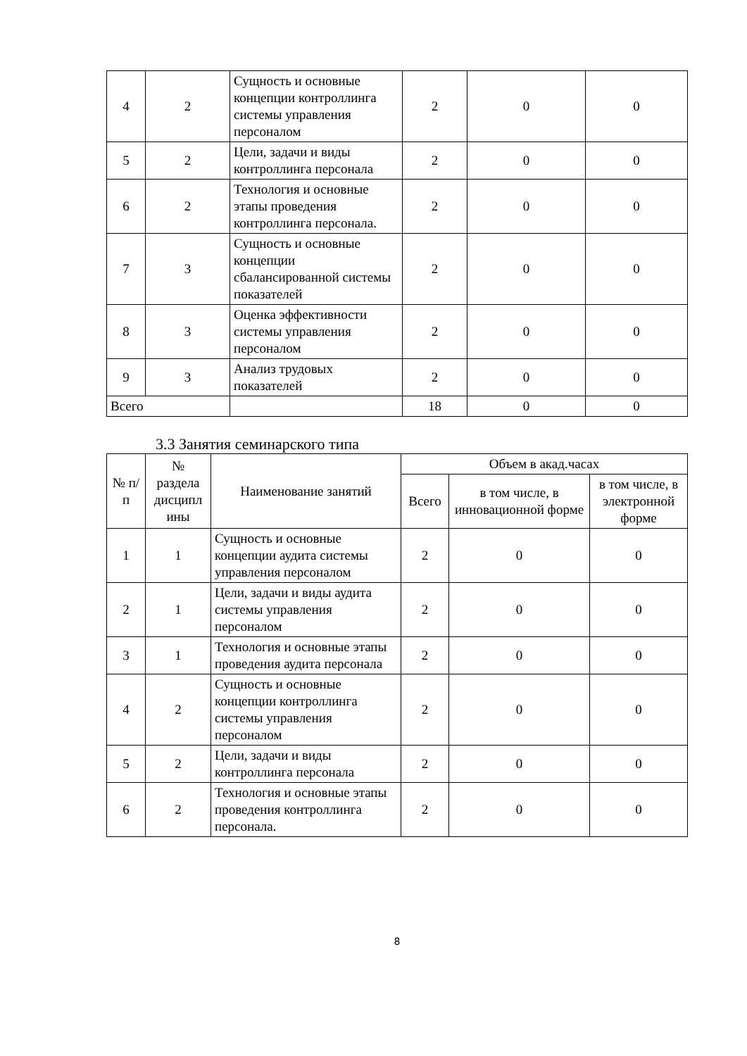| 4 | 2 | Сущность и основные концепции контроллинга системы управления персоналом | 2 | 0 | 0 |
| 5 | 2 | Цели, задачи и виды контроллинга персонала | 2 | 0 | 0 |
| 6 | 2 | Технология и основные этапы проведения контроллинга персонала. | 2 | 0 | 0 |
| 7 | 3 | Сущность и основные концепции сбалансированной системы показателей | 2 | 0 | 0 |
| 8 | 3 | Оценка эффективности системы управления персоналом | 2 | 0 | 0 |
| 9 | 3 | Анализ трудовых показателей | 2 | 0 | 0 |
| Всего | | | 18 | 0 | 0 |
3.3 Занятия семинарского типа
| № п/п | № раздела дисципл ины | Наименование занятий | Объем в акад.часах | | |
| --- | --- | --- | --- | --- | --- |
| | | | Всего | в том числе, в инновационной форме | в том числе, в электронной форме |
| 1 | 1 | Сущность и основные концепции аудита системы управления персоналом | 2 | 0 | 0 |
| 2 | 1 | Цели, задачи и виды аудита системы управления персоналом | 2 | 0 | 0 |
| 3 | 1 | Технология и основные этапы проведения аудита персонала | 2 | 0 | 0 |
| 4 | 2 | Сущность и основные концепции контроллинга системы управления персоналом | 2 | 0 | 0 |
| 5 | 2 | Цели, задачи и виды контроллинга персонала | 2 | 0 | 0 |
| 6 | 2 | Технология и основные этапы проведения контроллинга персонала. | 2 | 0 | 0 |
8